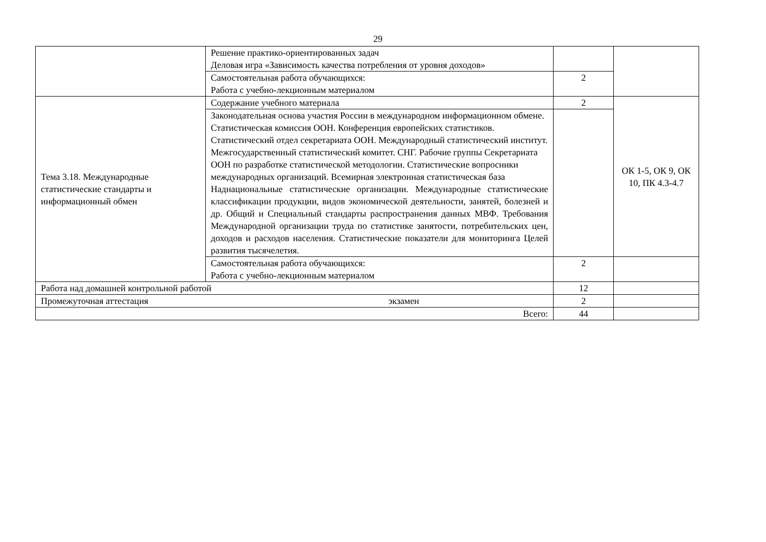29
| | Решение практико-ориентированных задач Деловая игра «Зависимость качества потребления от уровня доходов» | | |
| | Самостоятельная работа обучающихся: Работа с учебно-лекционным материалом | 2 | |
| Тема 3.18. Международные статистические стандарты и информационный обмен | Содержание учебного материала | 2 | ОК 1-5, ОК 9, ОК 10, ПК 4.3-4.7 |
| | Законодательная основа участия России в международном информационном обмене. Статистическая комиссия ООН. Конференция европейских статистиков. Статистический отдел секретариата ООН. Международный статистический институт. Межгосударственный статистический комитет. СНГ. Рабочие группы Секретариата ООН по разработке статистической методологии. Статистические вопросники международных организаций. Всемирная электронная статистическая база Наднациональные статистические организации. Международные статистические классификации продукции, видов экономической деятельности, занятей, болезней и др. Общий и Специальный стандарты распространения данных МВФ. Требования Международной организации труда по статистике занятости, потребительских цен, доходов и расходов населения. Статистические показатели для мониторинга Целей развития тысячелетия. | | |
| | Самостоятельная работа обучающихся: Работа с учебно-лекционным материалом | 2 | |
| Работа над домашней контрольной работой | | 12 | |
| Промежуточная аттестация экзамен | | 2 | |
| Всего: | | 44 | |